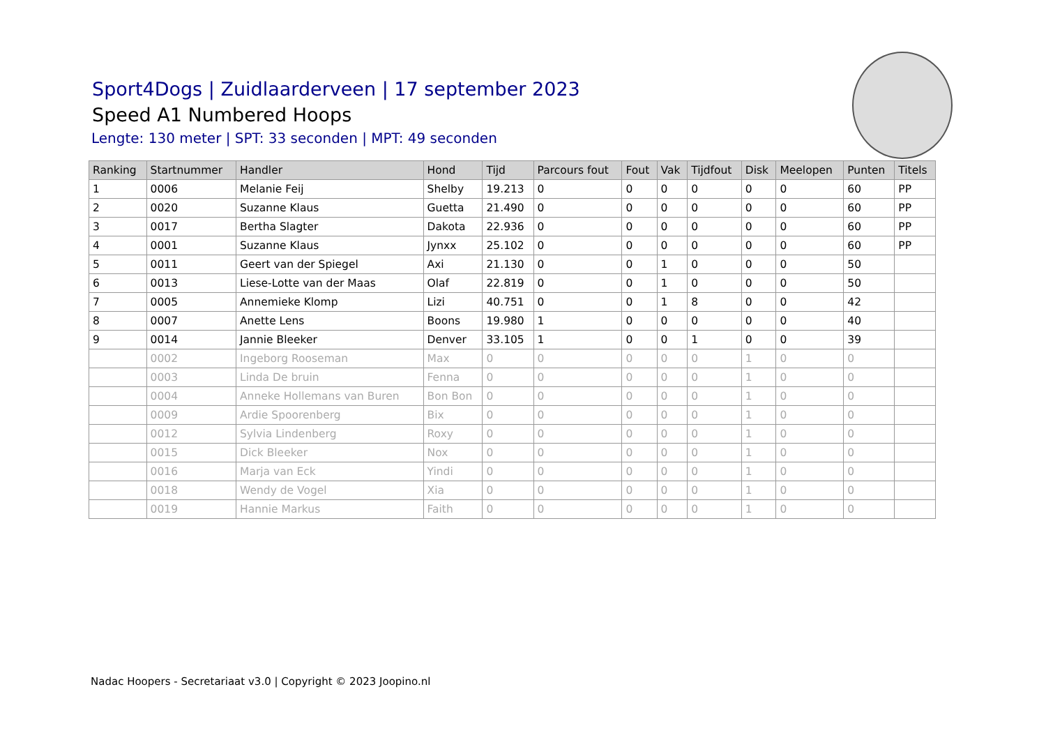Sport4Dogs | Zuidlaarderveen | 17 september 2023
Speed A1 Numbered Hoops
Lengte: 130 meter | SPT: 33 seconden | MPT: 49 seconden
| Ranking | Startnummer | Handler | Hond | Tijd | Parcours fout | Fout | Vak | Tijdfout | Disk | Meelopen | Punten | Titels |
| --- | --- | --- | --- | --- | --- | --- | --- | --- | --- | --- | --- | --- |
| 1 | 0006 | Melanie Feij | Shelby | 19.213 | 0 | 0 | 0 | 0 | 0 | 0 | 60 | PP |
| 2 | 0020 | Suzanne Klaus | Guetta | 21.490 | 0 | 0 | 0 | 0 | 0 | 0 | 60 | PP |
| 3 | 0017 | Bertha Slagter | Dakota | 22.936 | 0 | 0 | 0 | 0 | 0 | 0 | 60 | PP |
| 4 | 0001 | Suzanne Klaus | Jynxx | 25.102 | 0 | 0 | 0 | 0 | 0 | 0 | 60 | PP |
| 5 | 0011 | Geert van der Spiegel | Axi | 21.130 | 0 | 0 | 1 | 0 | 0 | 0 | 50 | |
| 6 | 0013 | Liese-Lotte van der Maas | Olaf | 22.819 | 0 | 0 | 1 | 0 | 0 | 0 | 50 | |
| 7 | 0005 | Annemieke Klomp | Lizi | 40.751 | 0 | 0 | 1 | 8 | 0 | 0 | 42 | |
| 8 | 0007 | Anette Lens | Boons | 19.980 | 1 | 0 | 0 | 0 | 0 | 0 | 40 | |
| 9 | 0014 | Jannie Bleeker | Denver | 33.105 | 1 | 0 | 0 | 1 | 0 | 0 | 39 | |
| | 0002 | Ingeborg Rooseman | Max | 0 | 0 | 0 | 0 | 0 | 1 | 0 | 0 | |
| | 0003 | Linda De bruin | Fenna | 0 | 0 | 0 | 0 | 0 | 1 | 0 | 0 | |
| | 0004 | Anneke Hollemans van Buren | Bon Bon | 0 | 0 | 0 | 0 | 0 | 1 | 0 | 0 | |
| | 0009 | Ardie Spoorenberg | Bix | 0 | 0 | 0 | 0 | 0 | 1 | 0 | 0 | |
| | 0012 | Sylvia Lindenberg | Roxy | 0 | 0 | 0 | 0 | 0 | 1 | 0 | 0 | |
| | 0015 | Dick Bleeker | Nox | 0 | 0 | 0 | 0 | 0 | 1 | 0 | 0 | |
| | 0016 | Marja van Eck | Yindi | 0 | 0 | 0 | 0 | 0 | 1 | 0 | 0 | |
| | 0018 | Wendy de Vogel | Xia | 0 | 0 | 0 | 0 | 0 | 1 | 0 | 0 | |
| | 0019 | Hannie Markus | Faith | 0 | 0 | 0 | 0 | 0 | 1 | 0 | 0 | |
Nadac Hoopers - Secretariaat v3.0 | Copyright © 2023 Joopino.nl